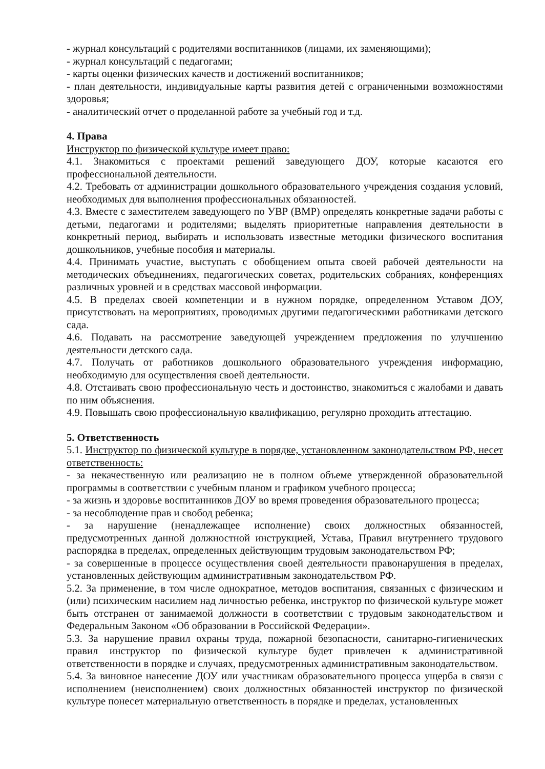- журнал консультаций с родителями воспитанников (лицами, их заменяющими);
- журнал консультаций с педагогами;
- карты оценки физических качеств и достижений воспитанников;
- план деятельности, индивидуальные карты развития детей с ограниченными возможностями здоровья;
- аналитический отчет о проделанной работе за учебный год и т.д.
4. Права
Инструктор по физической культуре имеет право:
4.1. Знакомиться с проектами решений заведующего ДОУ, которые касаются его профессиональной деятельности.
4.2. Требовать от администрации дошкольного образовательного учреждения создания условий, необходимых для выполнения профессиональных обязанностей.
4.3. Вместе с заместителем заведующего по УВР (ВМР) определять конкретные задачи работы с детьми, педагогами и родителями; выделять приоритетные направления деятельности в конкретный период, выбирать и использовать известные методики физического воспитания дошкольников, учебные пособия и материалы.
4.4. Принимать участие, выступать с обобщением опыта своей рабочей деятельности на методических объединениях, педагогических советах, родительских собраниях, конференциях различных уровней и в средствах массовой информации.
4.5. В пределах своей компетенции и в нужном порядке, определенном Уставом ДОУ, присутствовать на мероприятиях, проводимых другими педагогическими работниками детского сада.
4.6. Подавать на рассмотрение заведующей учреждением предложения по улучшению деятельности детского сада.
4.7. Получать от работников дошкольного образовательного учреждения информацию, необходимую для осуществления своей деятельности.
4.8. Отстаивать свою профессиональную честь и достоинство, знакомиться с жалобами и давать по ним объяснения.
4.9. Повышать свою профессиональную квалификацию, регулярно проходить аттестацию.
5. Ответственность
5.1. Инструктор по физической культуре в порядке, установленном законодательством РФ, несет ответственность:
- за некачественную или реализацию не в полном объеме утвержденной образовательной программы в соответствии с учебным планом и графиком учебного процесса;
- за жизнь и здоровье воспитанников ДОУ во время проведения образовательного процесса;
- за несоблюдение прав и свобод ребенка;
- за нарушение (ненадлежащее исполнение) своих должностных обязанностей, предусмотренных данной должностной инструкцией, Устава, Правил внутреннего трудового распорядка в пределах, определенных действующим трудовым законодательством РФ;
- за совершенные в процессе осуществления своей деятельности правонарушения в пределах, установленных действующим административным законодательством РФ.
5.2. За применение, в том числе однократное, методов воспитания, связанных с физическим и (или) психическим насилием над личностью ребенка, инструктор по физической культуре может быть отстранен от занимаемой должности в соответствии с трудовым законодательством и Федеральным Законом «Об образовании в Российской Федерации».
5.3. За нарушение правил охраны труда, пожарной безопасности, санитарно-гигиенических правил инструктор по физической культуре будет привлечен к административной ответственности в порядке и случаях, предусмотренных административным законодательством.
5.4. За виновное нанесение ДОУ или участникам образовательного процесса ущерба в связи с исполнением (неисполнением) своих должностных обязанностей инструктор по физической культуре понесет материальную ответственность в порядке и пределах, установленных